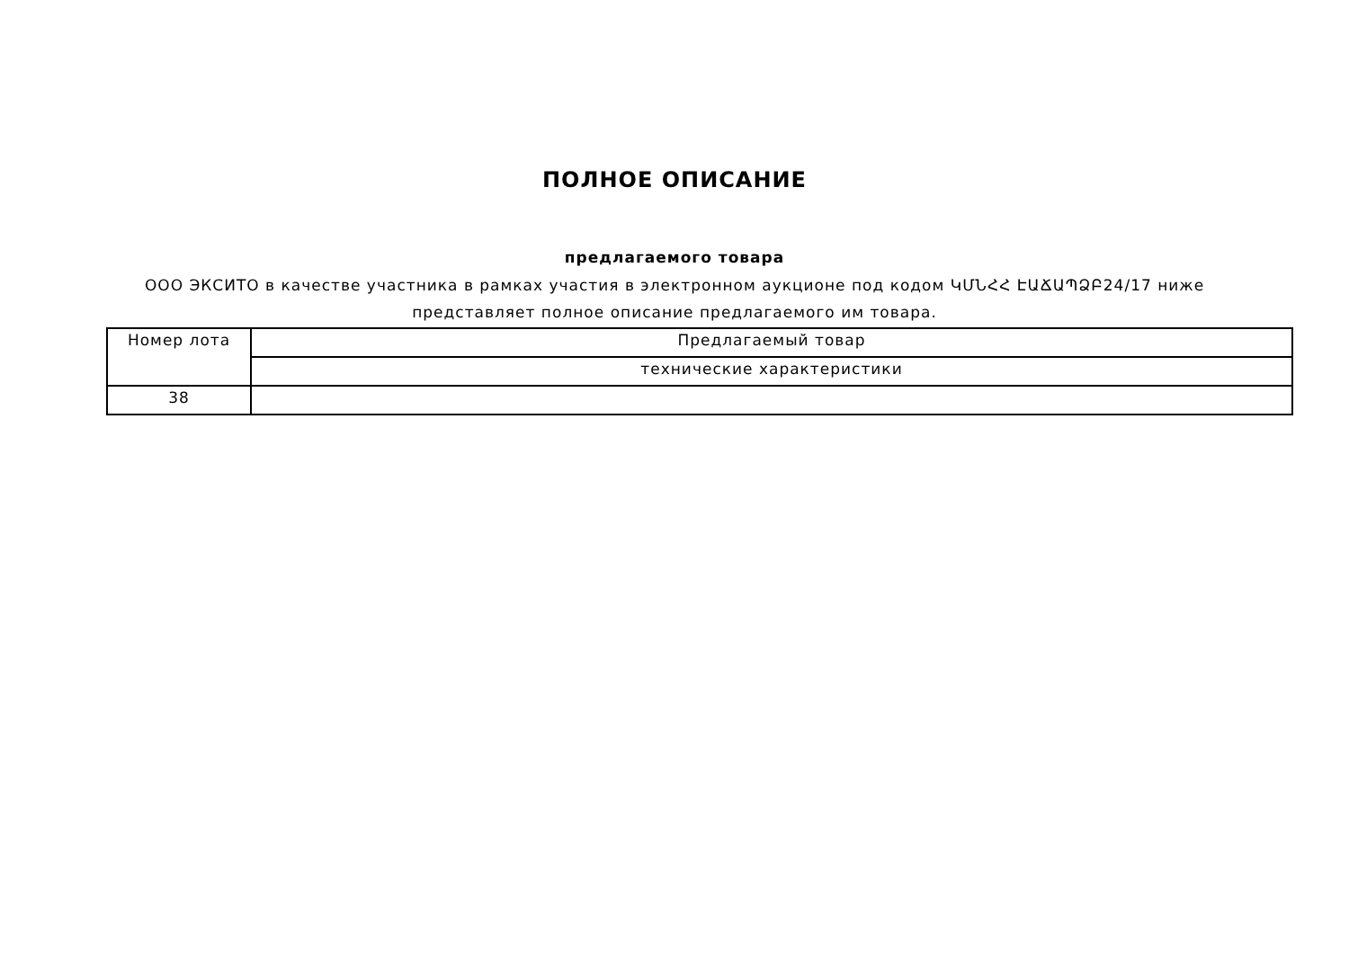ПОЛНОЕ ОПИСАНИЕ
предлагаемого товара
ООО ЭКСИТО в качестве участника в рамках участия в электронном аукционе под кодом ԿՄՆՀՀ ԷԱՃԱՊՁԲ24/17 ниже представляет полное описание предлагаемого им товара.
| Номер лота | Предлагаемый товар |
| | технические характеристики |
| 38 | |